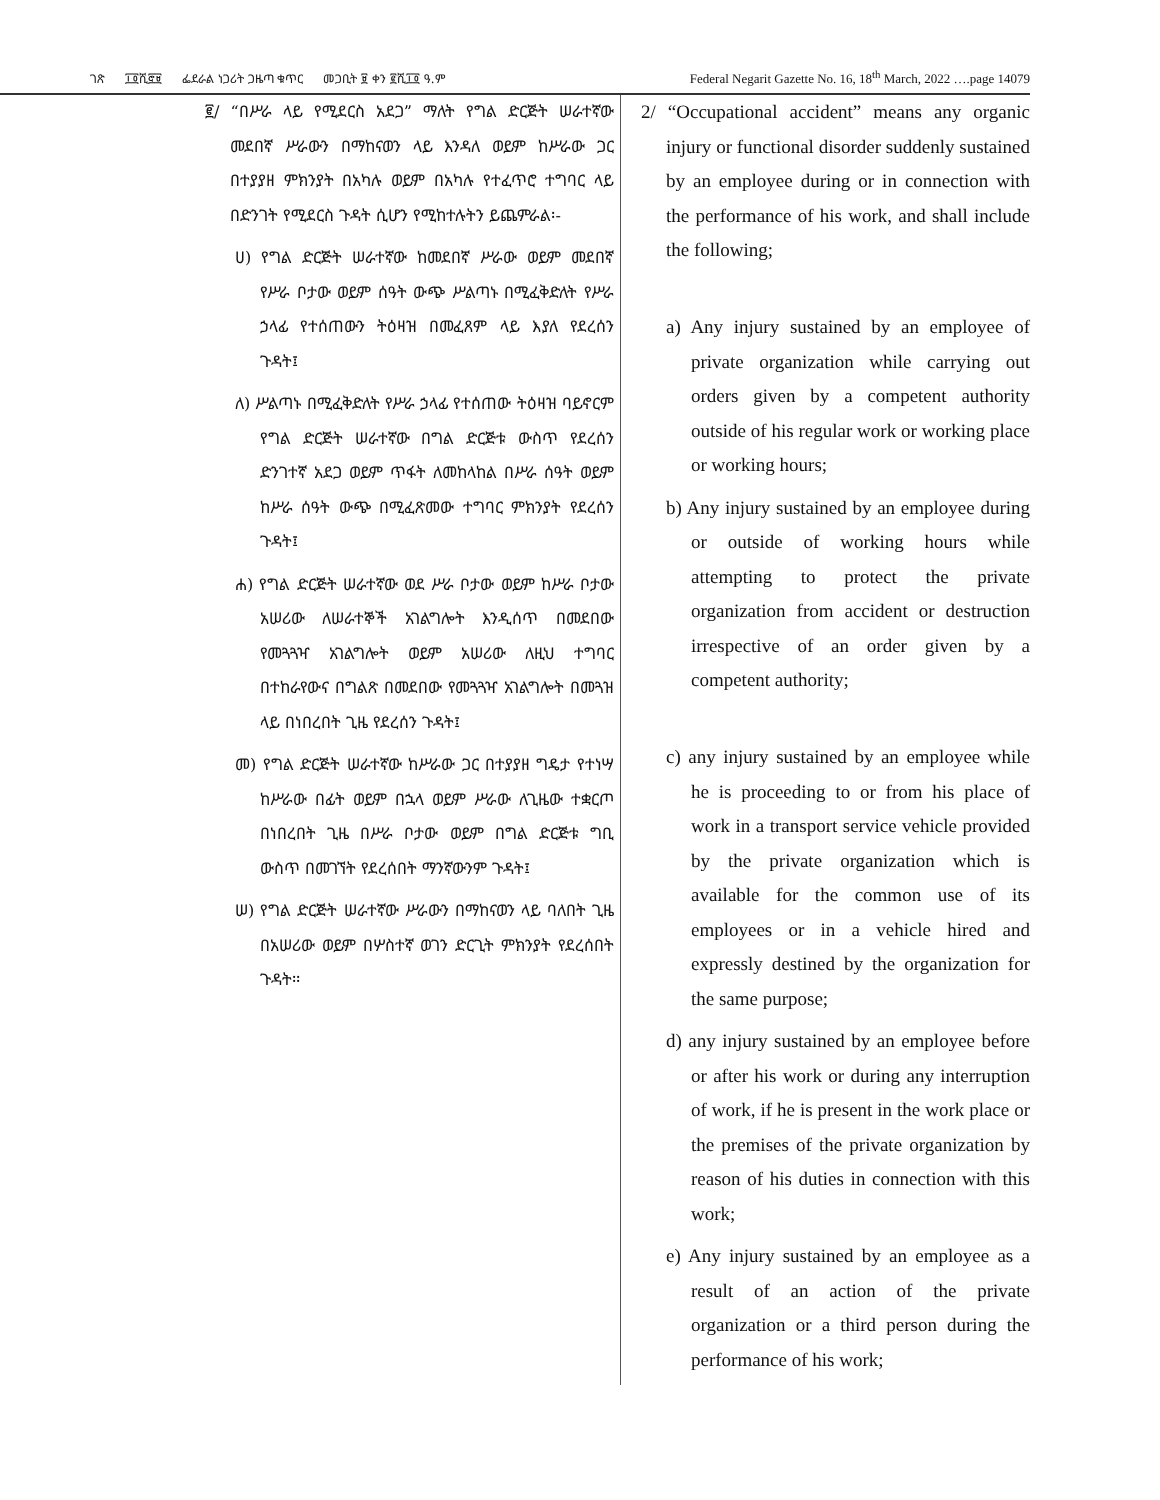ገጽ ፲፬ሺ፸፱ ፌደራል ነጋሪት ጋዜጣ ቁጥር መጋቢት ፱ ቀን ፪ሺ፲፬ ዓ.ም Federal Negarit Gazette No. 16, 18<sup>th</sup> March, 2022 ….page 14079
፪/ “በሥራ ላይ የሚደርስ አደጋ” ማለት የግል ድርጅት ሠራተኛው መደበኛ ሥራውን በማከናወን ላይ እንዳለ ወይም ከሥራው ጋር በተያያዘ ምክንያት በአካሉ ወይም በአካሉ የተፈጥሮ ተግባር ላይ በድንገት የሚደርስ ጉዳት ሲሆን የሚከተሉትን ይጨምራል፡-
ሀ) የግል ድርጅት ሠራተኛው ከመደበኛ ሥራው ወይም መደበኛ የሥራ ቦታው ወይም ሰዓት ውጭ ሥልጣኑ በሚፈቅድለት የሥራ ኃላፊ የተሰጠውን ትዕዛዝ በመፈጸም ላይ እያለ የደረሰን ጉዳት፤
ለ) ሥልጣኑ በሚፈቅድለት የሥራ ኃላፊ የተሰጠው ትዕዛዝ ባይኖርም የግል ድርጅት ሠራተኛው በግል ድርጅቱ ውስጥ የደረሰን ድንገተኛ አደጋ ወይም ጥፋት ለመከላከል በሥራ ሰዓት ወይም ከሥራ ሰዓት ውጭ በሚፈጽመው ተግባር ምክንያት የደረሰን ጉዳት፤
ሐ) የግል ድርጅት ሠራተኛው ወደ ሥራ ቦታው ወይም ከሥራ ቦታው አሠሪው ለሠራተኞች አገልግሎት እንዲሰጥ በመደበው የመጓጓዣ አገልግሎት ወይም አሠሪው ለዚህ ተግባር በተከራየውና በግልጽ በመደበው የመጓጓዣ አገልግሎት በመጓዝ ላይ በነበረበት ጊዜ የደረሰን ጉዳት፤
መ) የግል ድርጅት ሠራተኛው ከሥራው ጋር በተያያዘ ግዴታ የተነሣ ከሥራው በፊት ወይም በኋላ ወይም ሥራው ለጊዜው ተቋርጦ በነበረበት ጊዜ በሥራ ቦታው ወይም በግል ድርጅቱ ግቢ ውስጥ በመገኘት የደረሰበት ማንኛውንም ጉዳት፤
ሠ) የግል ድርጅት ሠራተኛው ሥራውን በማከናወን ላይ ባለበት ጊዜ በአሠሪው ወይም በሦስተኛ ወገን ድርጊት ምክንያት የደረሰበት ጉዳት፡፡
2/ “Occupational accident” means any organic injury or functional disorder suddenly sustained by an employee during or in connection with the performance of his work, and shall include the following;
a) Any injury sustained by an employee of private organization while carrying out orders given by a competent authority outside of his regular work or working place or working hours;
b) Any injury sustained by an employee during or outside of working hours while attempting to protect the private organization from accident or destruction irrespective of an order given by a competent authority;
c) any injury sustained by an employee while he is proceeding to or from his place of work in a transport service vehicle provided by the private organization which is available for the common use of its employees or in a vehicle hired and expressly destined by the organization for the same purpose;
d) any injury sustained by an employee before or after his work or during any interruption of work, if he is present in the work place or the premises of the private organization by reason of his duties in connection with this work;
e) Any injury sustained by an employee as a result of an action of the private organization or a third person during the performance of his work;